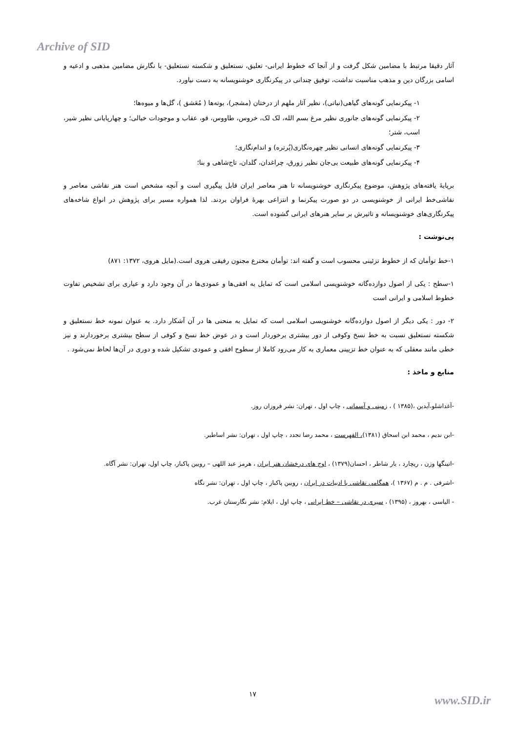Archive of SID
آثار دقیقا مرتبط با مضامین شکل گرفت و از آنجا که خطوط ایرانی- تعلیق، نستعلیق و شکسته نستعلیق- با نگارش مضامین مذهبی و ادعیه و اسامی بزرگان دین و مذهب مناسبت نداشت، توفیق چندانی در پیکرنگاری خوشنویسانه به دست نیاورد.
۱- پیکرنمایی گونه‌های گیاهی(نباتی)، نظیر آثار ملهم از درختان (مشجر)، بوته‌ها ( مُعَشق )، گل‌ها و میوه‌ها؛
۲- پیکرنمایی گونه‌های جانوری نظیر مرغ بسم الله، لک لک، خروس، طاووس، قو، عقاب و موجودات خیالی؛ و چهارپایانی نظیر شیر، اسب، شتر؛
۳- پیکرنمایی گونه‌های انسانی نظیر چهره‌نگاری(پُرتره) و اندام‌نگاری؛
۴- پیکرنمایی گونه‌های طبیعت بی‌جان نظیر زورق، چراغدان، گلدان، تاج‌شاهی و بنا؛
برپایهٔ یافته‌های پژوهش، موضوع پیکرنگاری خوشنویسانه تا هنر معاصر ایران قابل پیگیری است و آنچه مشخص است هنر نقاشی معاصر و نقاشی‌خط ایرانی از خوشنویسی در دو صورت پیکرنما و انتزاعی بهرهٔ فراوان بردند. لذا همواره مسیر برای پژوهش در انواع شاخه‌های پیکرنگاری‌های خوشنویسانه و تاثیرش بر سایر هنرهای ایرانی گشوده است.
پی‌نوشت :
۱-خط توأمان که از خطوط تزئینی محسوب است و گفته اند: توأمان مخترع مجنون رفیقی هروی است.(مایل هروی، ۱۳۷۲: ۸۷۱)
۱-سطح : یکی از اصول دوازده‌گانه خوشنویسی اسلامی است که تمایل به افقی‌ها و عمودی‌ها در آن وجود دارد و عیاری برای تشخیص تفاوت خطوط اسلامی و ایرانی است
۲- دور : یکی دیگر از اصول دوازده‌گانه خوشنویسی اسلامی است که تمایل به منحنی ها در آن آشکار دارد. به عنوان نمونه خط نستعلیق و شکسته نستعلیق نسبت به خط نسخ وکوفی از دور بیشتری برخوردار است و در عوض خط نسخ و کوفی از سطح بیشتری برخوردارند و نیز خطی مانند معقلی که به عنوان خط تزیینی معماری به کار می‌رود کاملا از سطوح افقی و عمودی تشکیل شده و دوری در آن‌ها لحاظ نمی‌شود .
منابع و ماخذ :
-آغداشلو،آیدین ،(۱۳۸۵ ) ، زمینی و آسمانی ، چاپ اول ، تهران: نشر فروزان روز.
-ابن ندیم ، محمد ابن اسحاق (۱۳۸۱)، الفهرست ، محمد رضا تجدد ، چاپ اول ، تهران: نشر اساطیر.
-اتینگها وزن ، ریچارد ، یار شاطر ، احسان(۱۳۷۹) ، اوج های درخشان هنر ایران ، هرمز عبد اللهی – رویین پاکباز، چاپ اول، تهران: نشر آگاه.
-اشرفی . م . م (۱۳۶۷ )، همگامی نقاشی با ادبیات در ایران ، رویین پاکباز ، چاپ اول ، تهران: نشر نگاه
- الیاسی ، بهروز ، (۱۳۹۵) ، سیری در نقاشی – خط ایرانی ، چاپ اول ، ایلام: نشر نگارستان غرب.
۱۷ www.SID.ir